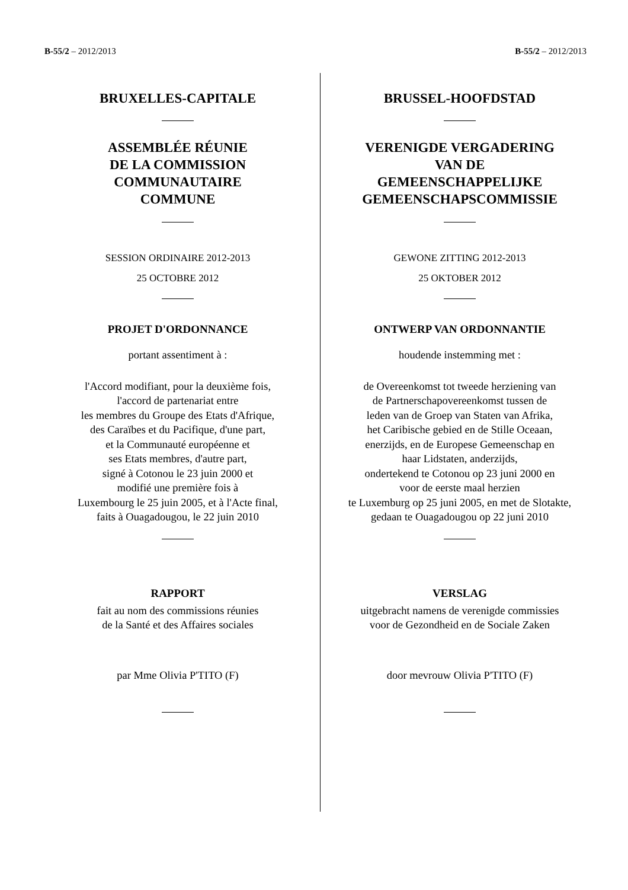B-55/2 – 2012/2013 B-55/2 – 2012/2013
BRUXELLES-CAPITALE
ASSEMBLÉE RÉUNIE
DE LA COMMISSION
COMMUNAUTAIRE
COMMUNE
SESSION ORDINAIRE 2012-2013
25 OCTOBRE 2012
PROJET D'ORDONNANCE
portant assentiment à :
l'Accord modifiant, pour la deuxième fois,
l'accord de partenariat entre
les membres du Groupe des Etats d'Afrique,
des Caraïbes et du Pacifique, d'une part,
et la Communauté européenne et
ses Etats membres, d'autre part,
signé à Cotonou le 23 juin 2000 et
modifié une première fois à
Luxembourg le 25 juin 2005, et à l'Acte final,
faits à Ouagadougou, le 22 juin 2010
RAPPORT
fait au nom des commissions réunies
de la Santé et des Affaires sociales
par Mme Olivia P'TITO (F)
BRUSSEL-HOOFDSTAD
VERENIGDE VERGADERING
VAN DE
GEMEENSCHAPPELIJKE
GEMEENSCHAPSCOMMISSIE
GEWONE ZITTING 2012-2013
25 OKTOBER 2012
ONTWERP VAN ORDONNANTIE
houdende instemming met :
de Overeenkomst tot tweede herziening van
de Partnerschapovereenkomst tussen de
leden van de Groep van Staten van Afrika,
het Caribische gebied en de Stille Oceaan,
enerzijds, en de Europese Gemeenschap en
haar Lidstaten, anderzijds,
ondertekend te Cotonou op 23 juni 2000 en
voor de eerste maal herzien
te Luxemburg op 25 juni 2005, en met de Slotakte,
gedaan te Ouagadougou op 22 juni 2010
VERSLAG
uitgebracht namens de verenigde commissies
voor de Gezondheid en de Sociale Zaken
door mevrouw Olivia P'TITO (F)